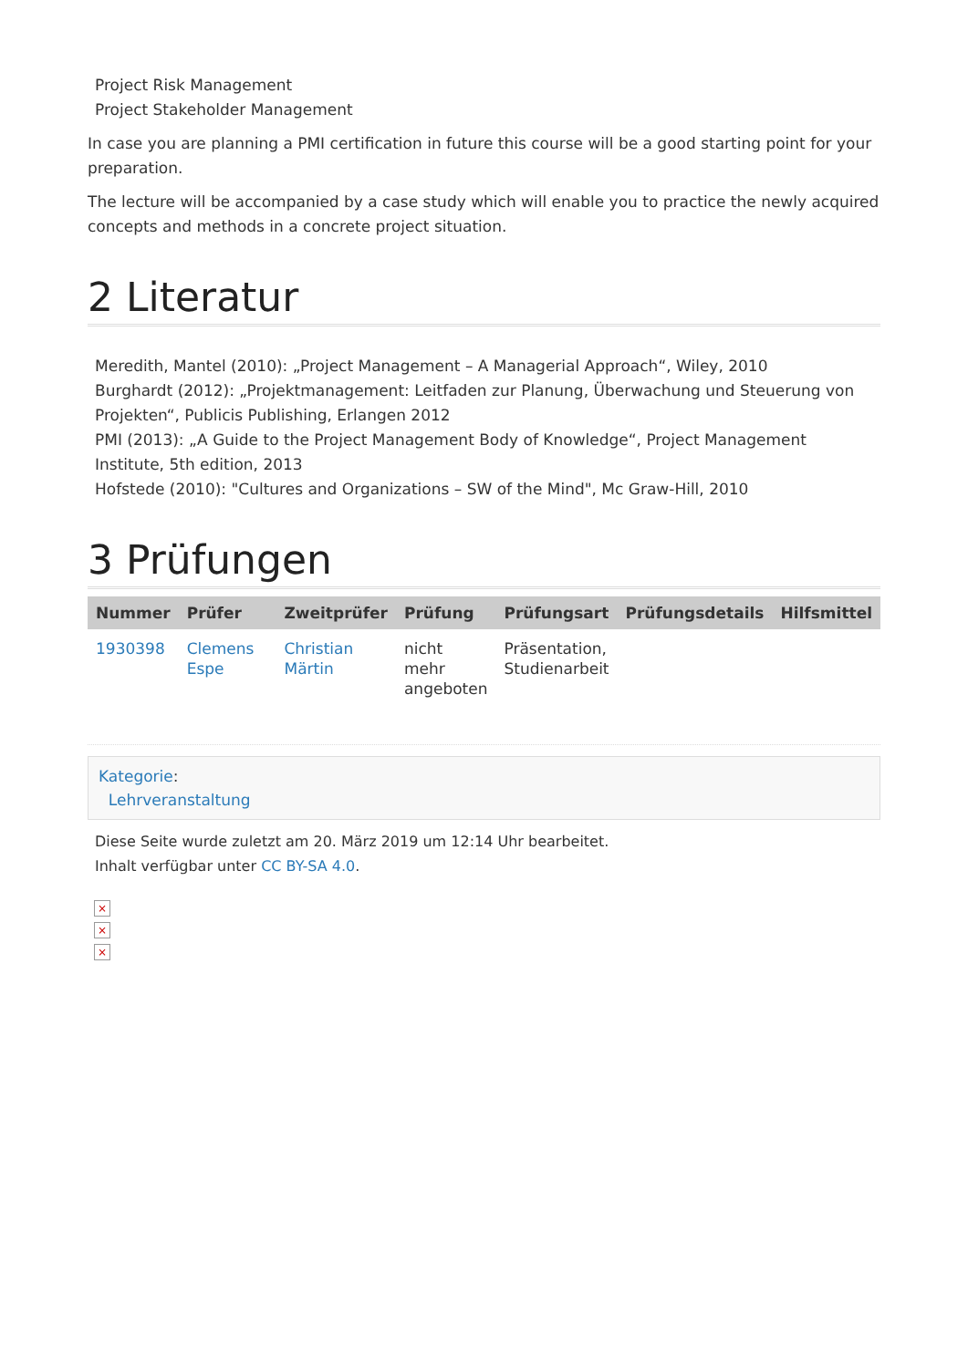Project Risk Management
Project Stakeholder Management
In case you are planning a PMI certification in future this course will be a good starting point for your preparation.
The lecture will be accompanied by a case study which will enable you to practice the newly acquired concepts and methods in a concrete project situation.
2 Literatur
Meredith, Mantel (2010): „Project Management – A Managerial Approach“, Wiley, 2010
Burghardt (2012): „Projektmanagement: Leitfaden zur Planung, Überwachung und Steuerung von Projekten“, Publicis Publishing, Erlangen 2012
PMI (2013): „A Guide to the Project Management Body of Knowledge“, Project Management Institute, 5th edition, 2013
Hofstede (2010): "Cultures and Organizations – SW of the Mind", Mc Graw-Hill, 2010
3 Prüfungen
| Nummer | Prüfer | Zweitprüfer | Prüfung | Prüfungsart | Prüfungsdetails | Hilfsmittel |
| --- | --- | --- | --- | --- | --- | --- |
| 1930398 | Clemens Espe | Christian Märtin | nicht mehr angeboten | Präsentation, Studienarbeit | | |
Kategorie:
Lehrveranstaltung
Diese Seite wurde zuletzt am 20. März 2019 um 12:14 Uhr bearbeitet.
Inhalt verfügbar unter CC BY-SA 4.0.
×
×
×